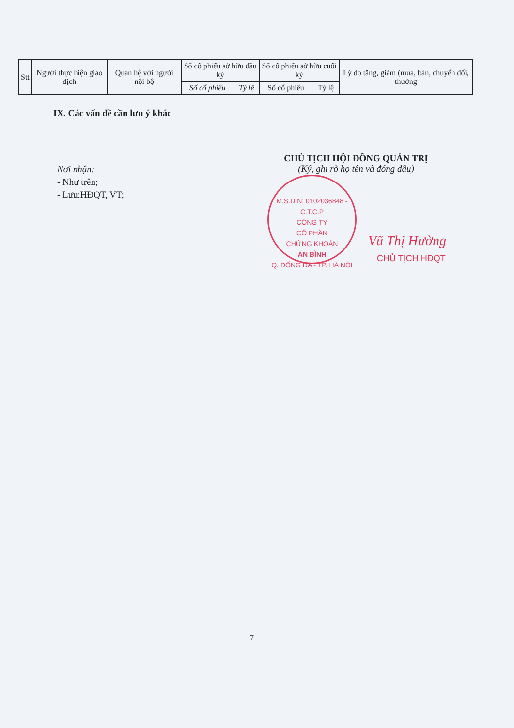| Stt | Người thực hiện giao dịch | Quan hệ với người nội bộ | Số cổ phiếu sở hữu đầu kỳ | | Số cổ phiếu sở hữu cuối kỳ | | Lý do tăng, giảm (mua, bán, chuyển đổi, thưởng |
| --- | --- | --- | --- | --- | --- | --- | --- |
| | | | Số cổ phiếu | Tỷ lệ | Số cổ phiếu | Tỷ lệ | |
IX. Các vấn đề cần lưu ý khác
Nơi nhận:
- Như trên;
- Lưu:HĐQT, VT;
CHỦ TỊCH HỘI ĐỒNG QUẢN TRỊ
(Ký, ghi rõ họ tên và đóng dấu)
M.S.D.N: 0102036848 - C.T.C.P
CÔNG TY
CỔ PHẦN
CHỨNG KHOÁN
AN BÌNH
Q. ĐỐNG ĐA - TP. HÀ NỘI
Vũ Thị Hường
CHỦ TỊCH HĐQT
7